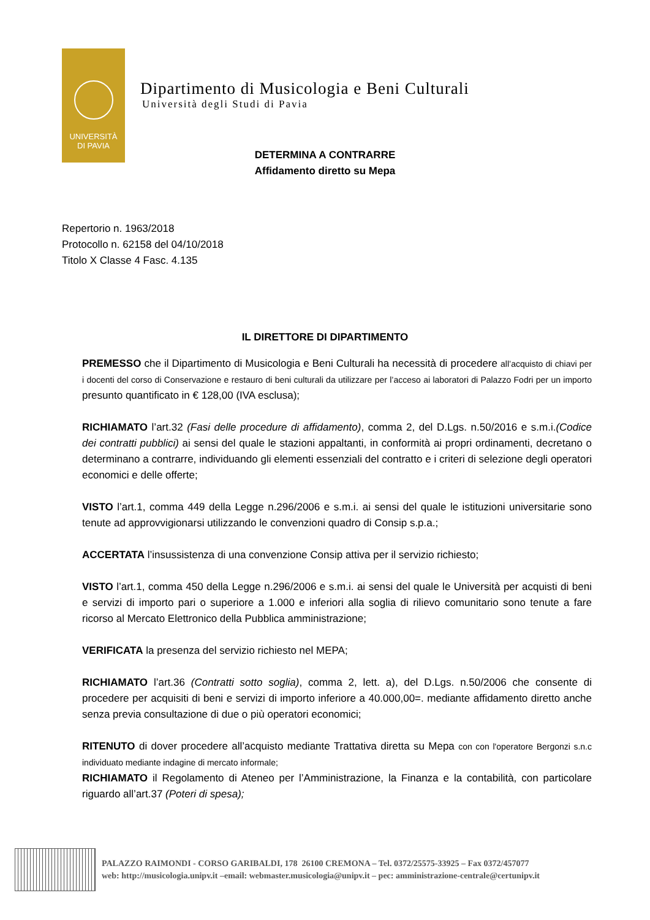UNIVERSITÀ
DI PAVIA
Dipartimento di Musicologia e Beni Culturali
Università degli Studi di Pavia
DETERMINA A CONTRARRE
Affidamento diretto su Mepa
Repertorio n. 1963/2018
Protocollo n. 62158 del 04/10/2018
Titolo X Classe 4 Fasc. 4.135
IL DIRETTORE DI DIPARTIMENTO
PREMESSO che il Dipartimento di Musicologia e Beni Culturali ha necessità di procedere all’acquisto di chiavi per i docenti del corso di Conservazione e restauro di beni culturali da utilizzare per l’acceso ai laboratori di Palazzo Fodri per un importo presunto quantificato in € 128,00 (IVA esclusa);
RICHIAMATO l’art.32 (Fasi delle procedure di affidamento), comma 2, del D.Lgs. n.50/2016 e s.m.i.(Codice dei contratti pubblici) ai sensi del quale le stazioni appaltanti, in conformità ai propri ordinamenti, decretano o determinano a contrarre, individuando gli elementi essenziali del contratto e i criteri di selezione degli operatori economici e delle offerte;
VISTO l’art.1, comma 449 della Legge n.296/2006 e s.m.i. ai sensi del quale le istituzioni universitarie sono tenute ad approvvigionarsi utilizzando le convenzioni quadro di Consip s.p.a.;
ACCERTATA l’insussistenza di una convenzione Consip attiva per il servizio richiesto;
VISTO l’art.1, comma 450 della Legge n.296/2006 e s.m.i. ai sensi del quale le Università per acquisti di beni e servizi di importo pari o superiore a 1.000 e inferiori alla soglia di rilievo comunitario sono tenute a fare ricorso al Mercato Elettronico della Pubblica amministrazione;
VERIFICATA la presenza del servizio richiesto nel MEPA;
RICHIAMATO l’art.36 (Contratti sotto soglia), comma 2, lett. a), del D.Lgs. n.50/2006 che consente di procedere per acquisiti di beni e servizi di importo inferiore a 40.000,00=. mediante affidamento diretto anche senza previa consultazione di due o più operatori economici;
RITENUTO di dover procedere all’acquisto mediante Trattativa diretta su Mepa con con l'operatore Bergonzi s.n.c individuato mediante indagine di mercato informale;
RICHIAMATO il Regolamento di Ateneo per l’Amministrazione, la Finanza e la contabilità, con particolare riguardo all’art.37 (Poteri di spesa);
PALAZZO RAIMONDI - CORSO GARIBALDI, 178 26100 CREMONA – Tel. 0372/25575-33925 – Fax 0372/457077
web: http://musicologia.unipv.it –email: webmaster.musicologia@unipv.it – pec: amministrazione-centrale@certunipv.it